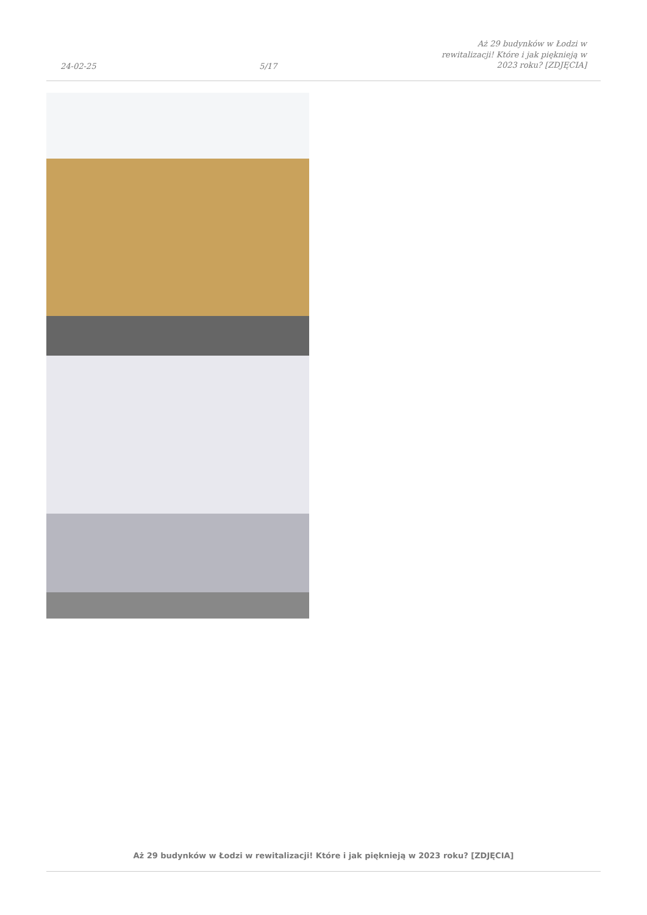24-02-25 5/17 Aż 29 budynków w Łodzi w rewitalizacji! Które i jak pięknieją w 2023 roku? [ZDJĘCIA]
Aż 29 budynków w Łodzi w rewitalizacji! Które i jak pięknieją w 2023 roku? [ZDJĘCIA]